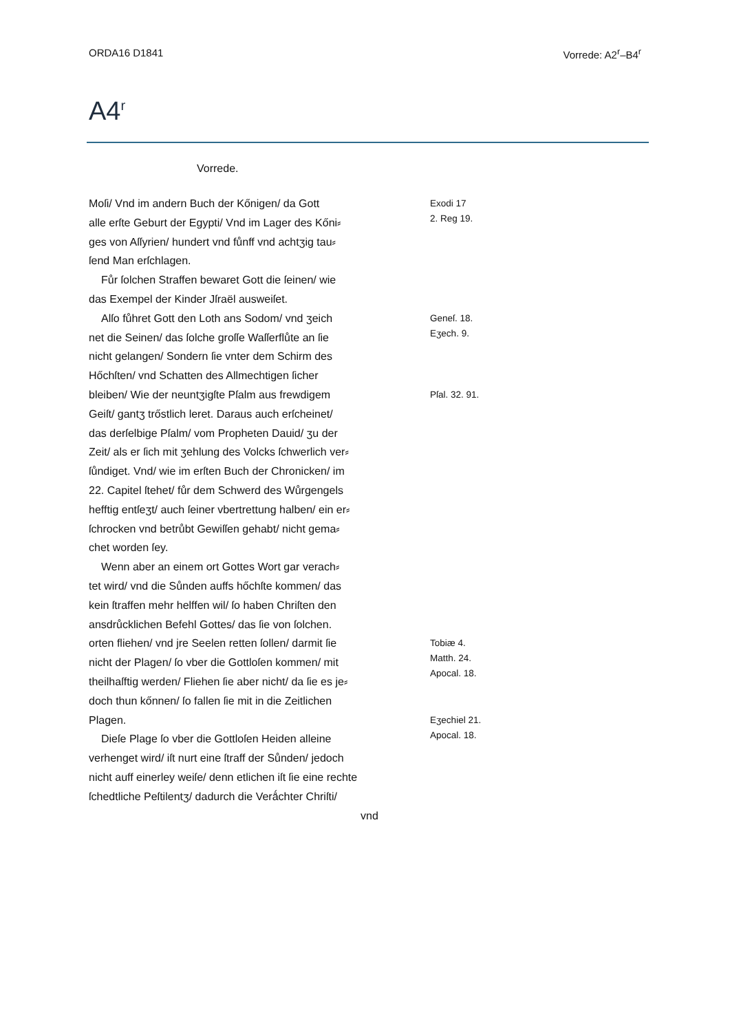ORDA16 D1841 Vorrede: A2<sup>r</sup>–B4<sup>r</sup>
A4<sup>r</sup>
Vorrede.
Moſi/ Vnd im andern Buch der Kőnigen/ da Gott
alle erſte Geburt der Egypti/ Vnd im Lager des Kőni⸗
ges von Aſſyrien/ hundert vnd fůnff vnd achtʒig tau⸗
ſend Man erſchlagen.
Fůr ſolchen Straffen bewaret Gott die ſeinen/ wie
das Exempel der Kinder Jſraël ausweiſet.
Exodi 17
2. Reg 19.
Alſo fůhret Gott den Loth ans Sodom/ vnd ʒeich
net die Seinen/ das ſolche groſſe Waſſerflůte an ſie
nicht gelangen/ Sondern ſie vnter dem Schirm des
Hőchſten/ vnd Schatten des Allmechtigen ſicher
Geneſ. 18.
Eʒech. 9.
bleiben/ Wie der neuntʒigſte Pſalm aus frewdigem
Geiſt/ gantʒ trőstlich leret. Daraus auch erſcheinet/
das derſelbige Pſalm/ vom Propheten Dauid/ ʒu der
Zeit/ als er ſich mit ʒehlung des Volcks ſchwerlich ver⸗
ſůndiget. Vnd/ wie im erſten Buch der Chronicken/ im
22. Capitel ſtehet/ fůr dem Schwerd des Wůrgengels
hefftig entſeʒt/ auch ſeiner vbertrettung halben/ ein er⸗
ſchrocken vnd betrůbt Gewiſſen gehabt/ nicht gema⸗
chet worden ſey.
Wenn aber an einem ort Gottes Wort gar verach⸗
tet wird/ vnd die Sůnden auffs hőchſte kommen/ das
kein ſtraffen mehr helffen wil/ ſo haben Chriſten den
ansdrůcklichen Befehl Gottes/ das ſie von ſolchen.
Pſal. 32. 91.
orten fliehen/ vnd jre Seelen retten ſollen/ darmit ſie
nicht der Plagen/ ſo vber die Gottloſen kommen/ mit
theilhaſftig werden/ Fliehen ſie aber nicht/ da ſie es je⸗
doch thun kőnnen/ ſo fallen ſie mit in die Zeitlichen
Tobiæ 4.
Matth. 24.
Apocal. 18.
Plagen.
Dieſe Plage ſo vber die Gottloſen Heiden alleine
verhenget wird/ iſt nurt eine ſtraff der Sůnden/ jedoch
nicht auff einerley weiſe/ denn etlichen iſt ſie eine rechte
ſchedtliche Peſtilentʒ/ dadurch die Verǻchter Chriſti/
vnd
Eʒechiel 21.
Apocal. 18.